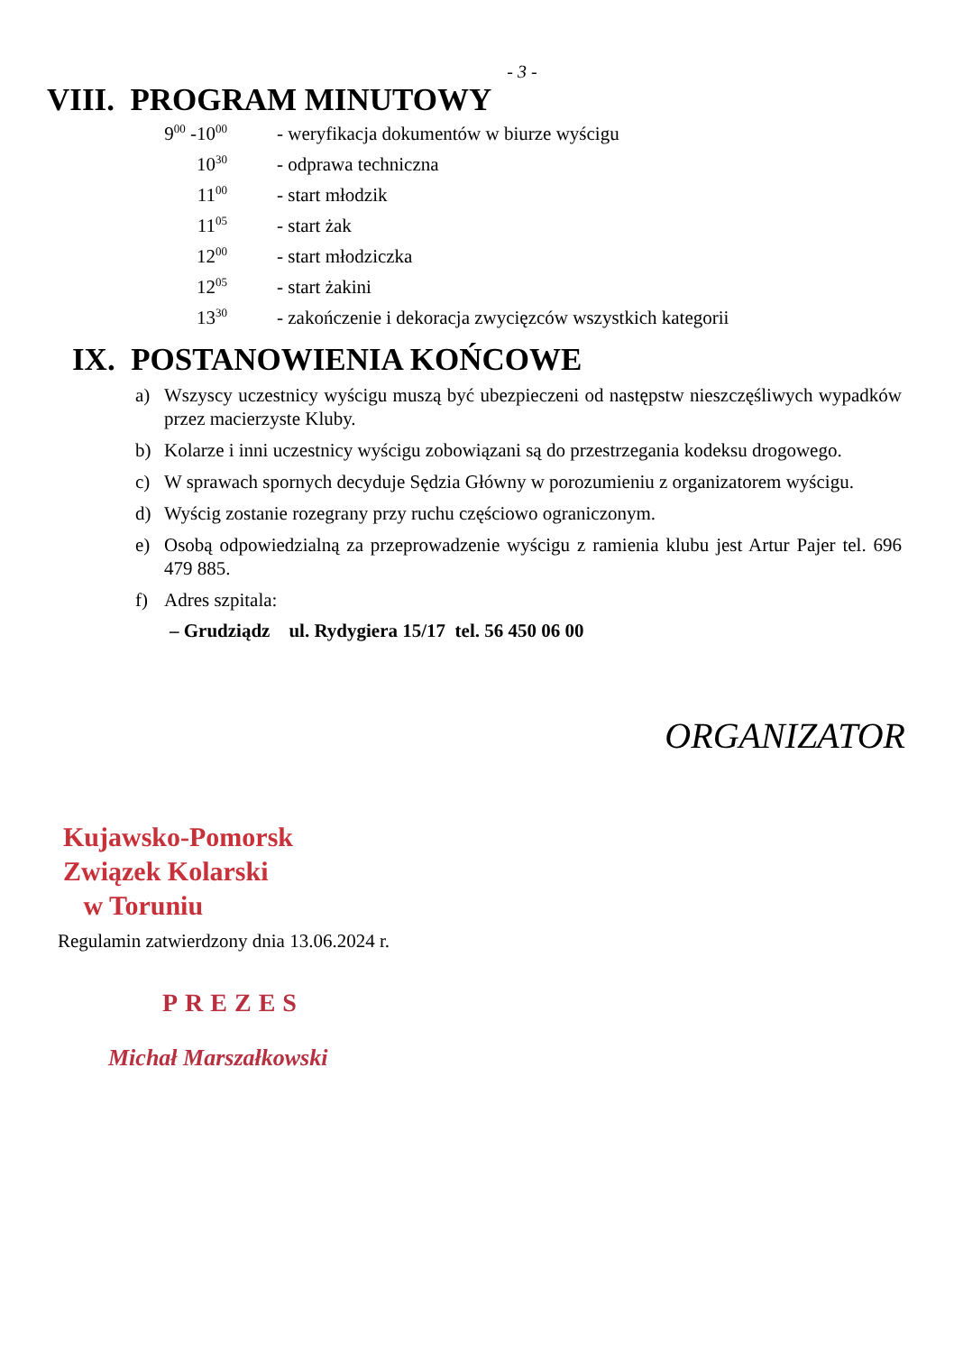- 3 -
VIII. PROGRAM MINUTOWY
9<sup>00</sup> -10<sup>00</sup> - weryfikacja dokumentów w biurze wyścigu
10<sup>30</sup> - odprawa techniczna
11<sup>00</sup> - start młodzik
11<sup>05</sup> - start żak
12<sup>00</sup> - start młodziczka
12<sup>05</sup> - start żakini
13<sup>30</sup> - zakończenie i dekoracja zwycięzców wszystkich kategorii
IX. POSTANOWIENIA KOŃCOWE
a) Wszyscy uczestnicy wyścigu muszą być ubezpieczeni od następstw nieszczęśliwych wypadków przez macierzyste Kluby.
b) Kolarze i inni uczestnicy wyścigu zobowiązani są do przestrzegania kodeksu drogowego.
c) W sprawach spornych decyduje Sędzia Główny w porozumieniu z organizatorem wyścigu.
d) Wyścig zostanie rozegrany przy ruchu częściowo ograniczonym.
e) Osobą odpowiedzialną za przeprowadzenie wyścigu z ramienia klubu jest Artur Pajer tel. 696 479 885.
f) Adres szpitala:
– Grudziądz ul. Rydygiera 15/17 tel. 56 450 06 00
ORGANIZATOR
Kujawsko-Pomorsk
Związek Kolarski
w Toruniu
Regulamin zatwierdzony dnia 13.06.2024 r.
PREZES
Michał Marszałkowski